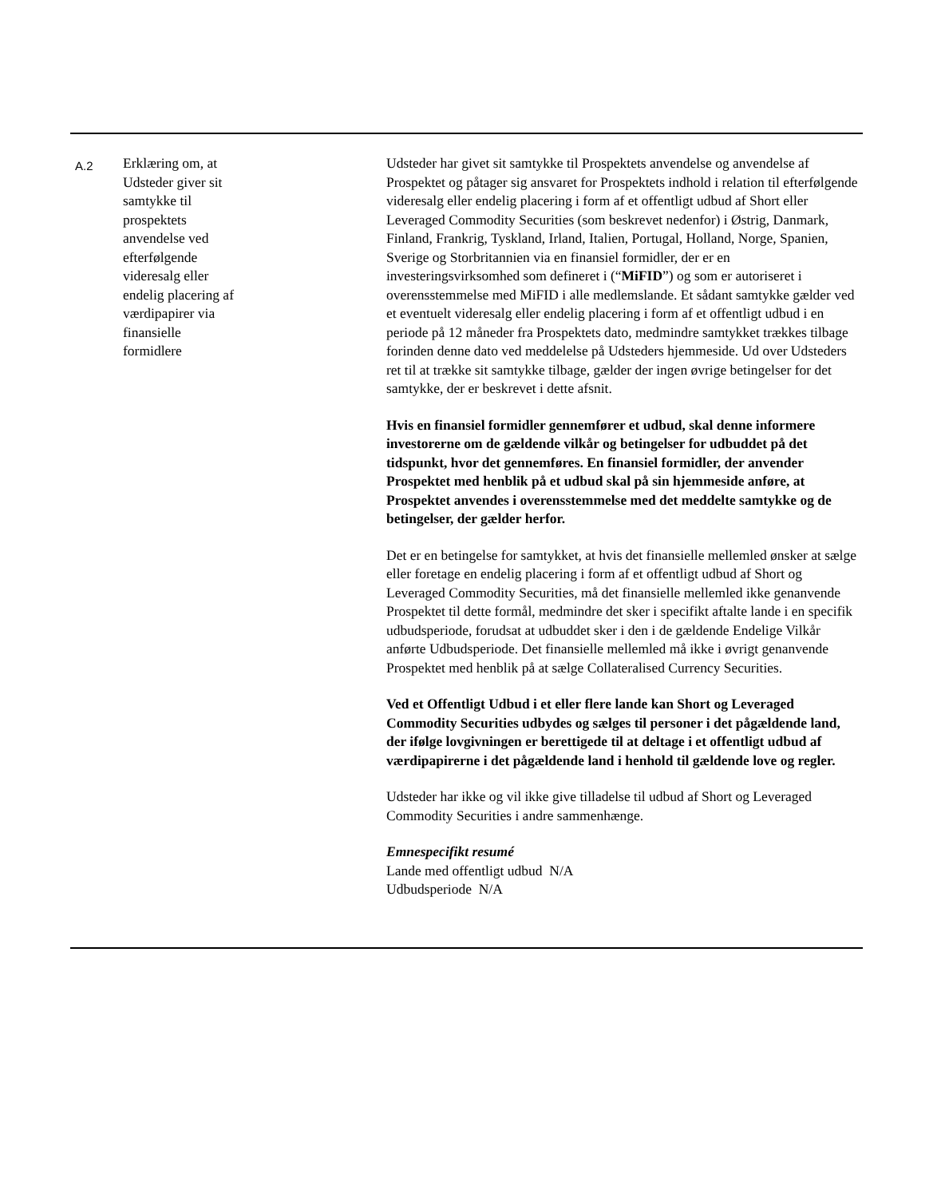| A.2 | Erklæring om, at Udsteder giver sit samtykke til prospektets anvendelse ved efterfølgende videresalg eller endelig placering af værdipapirer via finansielle formidlere | Udsteder har givet sit samtykke til Prospektets anvendelse og anvendelse af Prospektet og påtager sig ansvaret for Prospektets indhold i relation til efterfølgende videresalg eller endelig placering i form af et offentligt udbud af Short eller Leveraged Commodity Securities (som beskrevet nedenfor) i Østrig, Danmark, Finland, Frankrig, Tyskland, Irland, Italien, Portugal, Holland, Norge, Spanien, Sverige og Storbritannien via en finansiel formidler, der er en investeringsvirksomhed som defineret i (“ MiFID ”) og som er autoriseret i overensstemmelse med MiFID i alle medlemslande. Et sådant samtykke gælder ved et eventuelt videresalg eller endelig placering i form af et offentligt udbud i en periode på 12 måneder fra Prospektets dato, medmindre samtykket trækkes tilbage forinden denne dato ved meddelelse på Udsteders hjemmeside. Ud over Udsteders ret til at trække sit samtykke tilbage, gælder der ingen øvrige betingelser for det samtykke, der er beskrevet i dette afsnit. Hvis en finansiel formidler gennemfører et udbud, skal denne informere investorerne om de gældende vilkår og betingelser for udbuddet på det tidspunkt, hvor det gennemføres. En finansiel formidler, der anvender Prospektet med henblik på et udbud skal på sin hjemmeside anføre, at Prospektet anvendes i overensstemmelse med det meddelte samtykke og de betingelser, der gælder herfor. Det er en betingelse for samtykket, at hvis det finansielle mellemled ønsker at sælge eller foretage en endelig placering i form af et offentligt udbud af Short og Leveraged Commodity Securities, må det finansielle mellemled ikke genanvende Prospektet til dette formål, medmindre det sker i specifikt aftalte lande i en specifik udbudsperiode, forudsat at udbuddet sker i den i de gældende Endelige Vilkår anførte Udbudsperiode. Det finansielle mellemled må ikke i øvrigt genanvende Prospektet med henblik på at sælge Collateralised Currency Securities. Ved et Offentligt Udbud i et eller flere lande kan Short og Leveraged Commodity Securities udbydes og sælges til personer i det pågældende land, der ifølge lovgivningen er berettigede til at deltage i et offentligt udbud af værdipapirerne i det pågældende land i henhold til gældende love og regler. Udsteder har ikke og vil ikke give tilladelse til udbud af Short og Leveraged Commodity Securities i andre sammenhænge. Emnespecifikt resumé Lande med offentligt udbud N/A Udbudsperiode N/A |